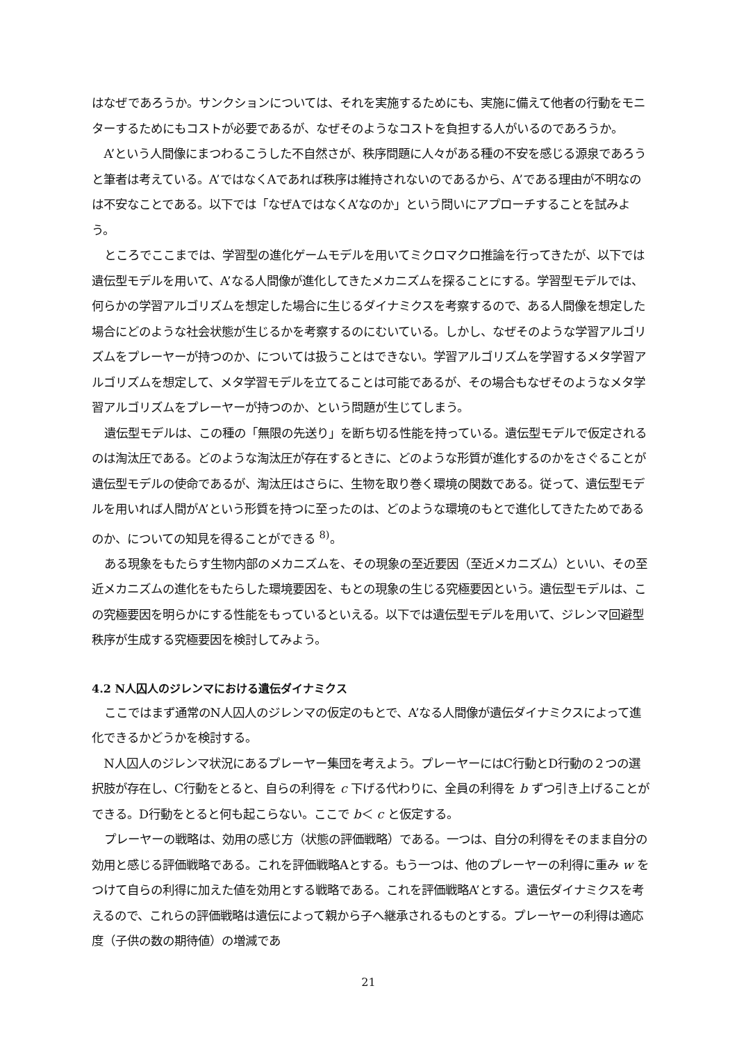はなぜであろうか。サンクションについては、それを実施するためにも、実施に備えて他者の行動をモニターするためにもコストが必要であるが、なぜそのようなコストを負担する人がいるのであろうか。
A’という人間像にまつわるこうした不自然さが、秩序問題に人々がある種の不安を感じる源泉であろうと筆者は考えている。A’ではなくAであれば秩序は維持されないのであるから、A’である理由が不明なのは不安なことである。以下では「なぜAではなくA’なのか」という問いにアプローチすることを試みよう。
ところでここまでは、学習型の進化ゲームモデルを用いてミクロマクロ推論を行ってきたが、以下では遺伝型モデルを用いて、A’なる人間像が進化してきたメカニズムを探ることにする。学習型モデルでは、何らかの学習アルゴリズムを想定した場合に生じるダイナミクスを考察するので、ある人間像を想定した場合にどのような社会状態が生じるかを考察するのにむいている。しかし、なぜそのような学習アルゴリズムをプレーヤーが持つのか、については扱うことはできない。学習アルゴリズムを学習するメタ学習アルゴリズムを想定して、メタ学習モデルを立てることは可能であるが、その場合もなぜそのようなメタ学習アルゴリズムをプレーヤーが持つのか、という問題が生じてしまう。
遺伝型モデルは、この種の「無限の先送り」を断ち切る性能を持っている。遺伝型モデルで仮定されるのは淘汰圧である。どのような淘汰圧が存在するときに、どのような形質が進化するのかをさぐることが遺伝型モデルの使命であるが、淘汰圧はさらに、生物を取り巻く環境の関数である。従って、遺伝型モデルを用いれば人間がA’という形質を持つに至ったのは、どのような環境のもとで進化してきたためであるのか、についての知見を得ることができる <sup>8)</sup>。
ある現象をもたらす生物内部のメカニズムを、その現象の至近要因（至近メカニズム）といい、その至近メカニズムの進化をもたらした環境要因を、もとの現象の生じる究極要因という。遺伝型モデルは、この究極要因を明らかにする性能をもっているといえる。以下では遺伝型モデルを用いて、ジレンマ回避型秩序が生成する究極要因を検討してみよう。
4.2 N人囚人のジレンマにおける遺伝ダイナミクス
ここではまず通常のN人囚人のジレンマの仮定のもとで、A’なる人間像が遺伝ダイナミクスによって進化できるかどうかを検討する。
N人囚人のジレンマ状況にあるプレーヤー集団を考えよう。プレーヤーにはC行動とD行動の２つの選択肢が存在し、C行動をとると、自らの利得を c 下げる代わりに、全員の利得を b ずつ引き上げることができる。D行動をとると何も起こらない。ここで b＜ c と仮定する。
プレーヤーの戦略は、効用の感じ方（状態の評価戦略）である。一つは、自分の利得をそのまま自分の効用と感じる評価戦略である。これを評価戦略Aとする。もう一つは、他のプレーヤーの利得に重み w をつけて自らの利得に加えた値を効用とする戦略である。これを評価戦略A’とする。遺伝ダイナミクスを考えるので、これらの評価戦略は遺伝によって親から子へ継承されるものとする。プレーヤーの利得は適応度（子供の数の期待値）の増減であ
21